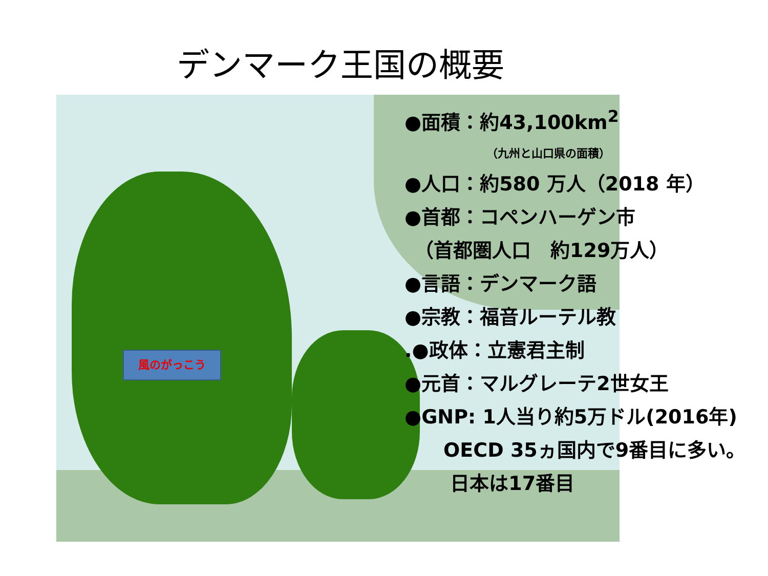デンマーク王国の概要
風のがっこう
●面積：約43,100km<sup>2</sup>
（九州と山口県の面積）
●人口：約580 万人（2018 年）
●首都：コペンハーゲン市
　（首都圏人口　約129万人）
●言語：デンマーク語
●宗教：福音ルーテル教
.●政体：立憲君主制
●元首：マルグレーテ2世女王
●GNP: 1人当り約5万ドル(2016年)
　　OECD 35ヵ国内で9番目に多い。
　　 日本は17番目